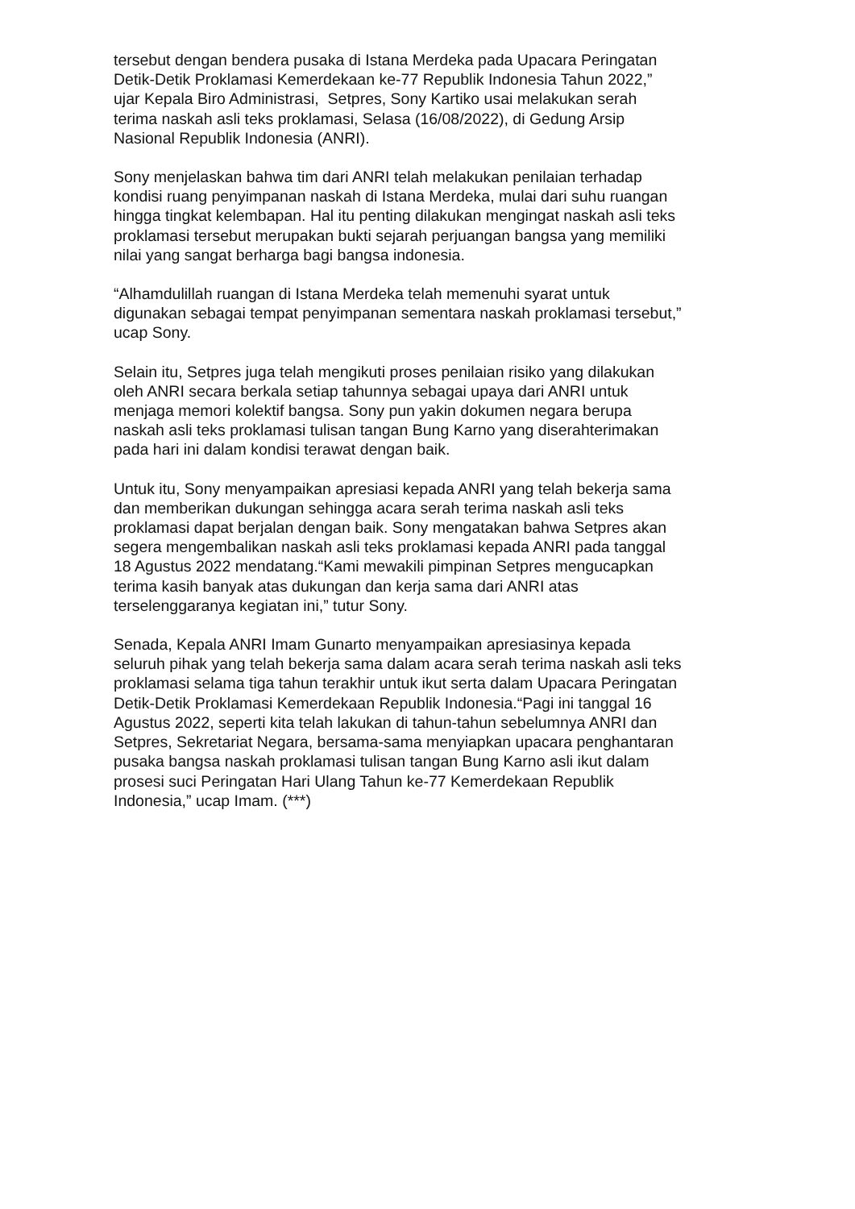tersebut dengan bendera pusaka di Istana Merdeka pada Upacara Peringatan
Detik-Detik Proklamasi Kemerdekaan ke-77 Republik Indonesia Tahun 2022,”
ujar Kepala Biro Administrasi, Setpres, Sony Kartiko usai melakukan serah
terima naskah asli teks proklamasi, Selasa (16/08/2022), di Gedung Arsip
Nasional Republik Indonesia (ANRI).
Sony menjelaskan bahwa tim dari ANRI telah melakukan penilaian terhadap
kondisi ruang penyimpanan naskah di Istana Merdeka, mulai dari suhu ruangan
hingga tingkat kelembapan. Hal itu penting dilakukan mengingat naskah asli teks
proklamasi tersebut merupakan bukti sejarah perjuangan bangsa yang memiliki
nilai yang sangat berharga bagi bangsa indonesia.
“Alhamdulillah ruangan di Istana Merdeka telah memenuhi syarat untuk
digunakan sebagai tempat penyimpanan sementara naskah proklamasi tersebut,”
ucap Sony.
Selain itu, Setpres juga telah mengikuti proses penilaian risiko yang dilakukan
oleh ANRI secara berkala setiap tahunnya sebagai upaya dari ANRI untuk
menjaga memori kolektif bangsa. Sony pun yakin dokumen negara berupa
naskah asli teks proklamasi tulisan tangan Bung Karno yang diserahterimakan
pada hari ini dalam kondisi terawat dengan baik.
Untuk itu, Sony menyampaikan apresiasi kepada ANRI yang telah bekerja sama
dan memberikan dukungan sehingga acara serah terima naskah asli teks
proklamasi dapat berjalan dengan baik. Sony mengatakan bahwa Setpres akan
segera mengembalikan naskah asli teks proklamasi kepada ANRI pada tanggal
18 Agustus 2022 mendatang.“Kami mewakili pimpinan Setpres mengucapkan
terima kasih banyak atas dukungan dan kerja sama dari ANRI atas
terselenggaranya kegiatan ini,” tutur Sony.
Senada, Kepala ANRI Imam Gunarto menyampaikan apresiasinya kepada
seluruh pihak yang telah bekerja sama dalam acara serah terima naskah asli teks
proklamasi selama tiga tahun terakhir untuk ikut serta dalam Upacara Peringatan
Detik-Detik Proklamasi Kemerdekaan Republik Indonesia.“Pagi ini tanggal 16
Agustus 2022, seperti kita telah lakukan di tahun-tahun sebelumnya ANRI dan
Setpres, Sekretariat Negara, bersama-sama menyiapkan upacara penghantaran
pusaka bangsa naskah proklamasi tulisan tangan Bung Karno asli ikut dalam
prosesi suci Peringatan Hari Ulang Tahun ke-77 Kemerdekaan Republik
Indonesia,” ucap Imam. (***)